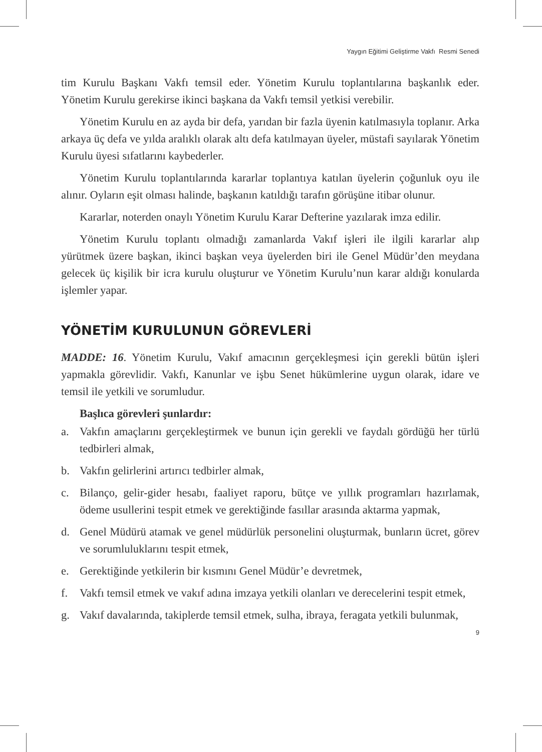Yaygın Eğitimi Geliştirme Vakfı Resmi Senedi
tim Kurulu Başkanı Vakfı temsil eder. Yönetim Kurulu toplantılarına başkanlık eder. Yönetim Kurulu gerekirse ikinci başkana da Vakfı temsil yetkisi verebilir.
Yönetim Kurulu en az ayda bir defa, yarıdan bir fazla üyenin katılmasıyla toplanır. Arka arkaya üç defa ve yılda aralıklı olarak altı defa katılmayan üyeler, müstafi sayılarak Yönetim Kurulu üyesi sıfatlarını kaybederler.
Yönetim Kurulu toplantılarında kararlar toplantıya katılan üyelerin çoğunluk oyu ile alınır. Oyların eşit olması halinde, başkanın katıldığı tarafın görüşüne itibar olunur.
Kararlar, noterden onaylı Yönetim Kurulu Karar Defterine yazılarak imza edilir.
Yönetim Kurulu toplantı olmadığı zamanlarda Vakıf işleri ile ilgili kararlar alıp yürütmek üzere başkan, ikinci başkan veya üyelerden biri ile Genel Müdür’den meydana gelecek üç kişilik bir icra kurulu oluşturur ve Yönetim Kurulu’nun karar aldığı konularda işlemler yapar.
YÖNETİM KURULUNUN GÖREVLERİ
MADDE: 16. Yönetim Kurulu, Vakıf amacının gerçekleşmesi için gerekli bütün işleri yapmakla görevlidir. Vakfı, Kanunlar ve işbu Senet hükümlerine uygun olarak, idare ve temsil ile yetkili ve sorumludur.
Başlıca görevleri şunlardır:
a. Vakfın amaçlarını gerçekleştirmek ve bunun için gerekli ve faydalı gördüğü her türlü tedbirleri almak,
b. Vakfın gelirlerini artırıcı tedbirler almak,
c. Bilanço, gelir-gider hesabı, faaliyet raporu, bütçe ve yıllık programları hazırlamak, ödeme usullerini tespit etmek ve gerektiğinde fasıllar arasında aktarma yapmak,
d. Genel Müdürü atamak ve genel müdürlük personelini oluşturmak, bunların ücret, görev ve sorumluluklarını tespit etmek,
e. Gerektiğinde yetkilerin bir kısmını Genel Müdür’e devretmek,
f. Vakfı temsil etmek ve vakıf adına imzaya yetkili olanları ve derecelerini tespit etmek,
g. Vakıf davalarında, takiplerde temsil etmek, sulha, ibraya, feragata yetkili bulunmak,
9